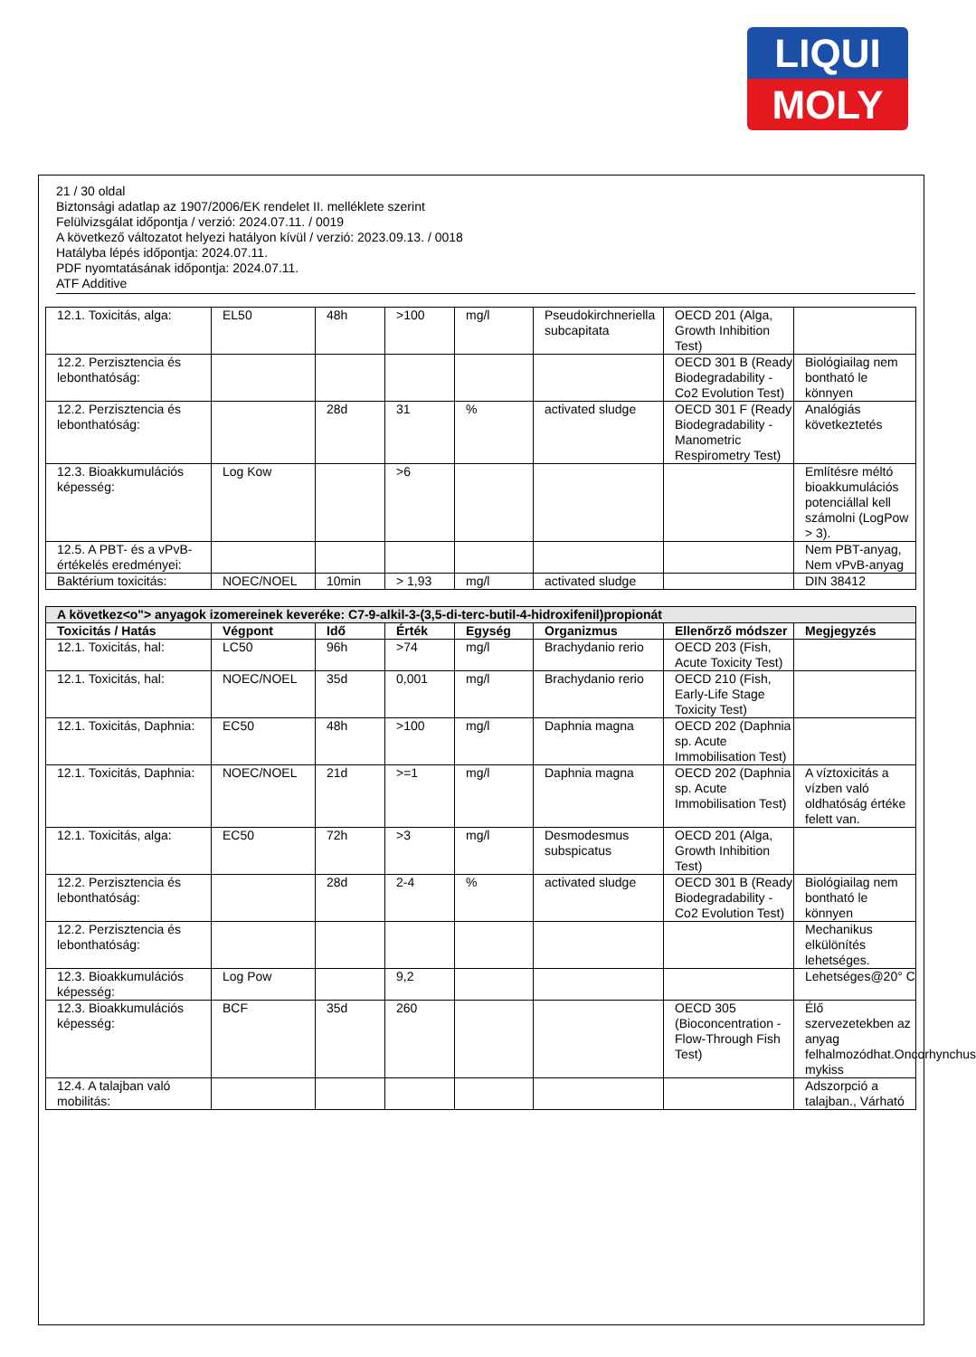LIQUI
MOLY
21 / 30 oldal
Biztonsági adatlap az 1907/2006/EK rendelet II. melléklete szerint
Felülvizsgálat időpontja / verzió: 2024.07.11. / 0019
A következő változatot helyezi hatályon kívül / verzió: 2023.09.13. / 0018
Hatályba lépés időpontja: 2024.07.11.
PDF nyomtatásának időpontja: 2024.07.11.
ATF Additive
| 12.1. Toxicitás, alga: | EL50 | 48h | >100 | mg/l | Pseudokirchneriella subcapitata | OECD 201 (Alga, Growth Inhibition Test) | |
| 12.2. Perzisztencia és lebonthatóság: | | | | | | OECD 301 B (Ready Biodegradability - Co2 Evolution Test) | Biológiailag nem bontható le könnyen |
| 12.2. Perzisztencia és lebonthatóság: | | 28d | 31 | % | activated sludge | OECD 301 F (Ready Biodegradability - Manometric Respirometry Test) | Analógiás következtetés |
| 12.3. Bioakkumulációs képesség: | Log Kow | | >6 | | | | Említésre méltó bioakkumulációs potenciállal kell számolni (LogPow > 3). |
| 12.5. A PBT- és a vPvB-értékelés eredményei: | | | | | | | Nem PBT-anyag, Nem vPvB-anyag |
| Baktérium toxicitás: | NOEC/NOEL | 10min | > 1,93 | mg/l | activated sludge | | DIN 38412 |
| A következ<o"> anyagok izomereinek keveréke: C7-9-alkil-3-(3,5-di-terc-butil-4-hidroxifenil)propionát | | | | | | | |
| Toxicitás / Hatás | Végpont | Idő | Érték | Egység | Organizmus | Ellenőrző módszer | Megjegyzés |
| 12.1. Toxicitás, hal: | LC50 | 96h | >74 | mg/l | Brachydanio rerio | OECD 203 (Fish, Acute Toxicity Test) | |
| 12.1. Toxicitás, hal: | NOEC/NOEL | 35d | 0,001 | mg/l | Brachydanio rerio | OECD 210 (Fish, Early-Life Stage Toxicity Test) | |
| 12.1. Toxicitás, Daphnia: | EC50 | 48h | >100 | mg/l | Daphnia magna | OECD 202 (Daphnia sp. Acute Immobilisation Test) | |
| 12.1. Toxicitás, Daphnia: | NOEC/NOEL | 21d | >=1 | mg/l | Daphnia magna | OECD 202 (Daphnia sp. Acute Immobilisation Test) | A víztoxicitás a vízben való oldhatóság értéke felett van. |
| 12.1. Toxicitás, alga: | EC50 | 72h | >3 | mg/l | Desmodesmus subspicatus | OECD 201 (Alga, Growth Inhibition Test) | |
| 12.2. Perzisztencia és lebonthatóság: | | 28d | 2-4 | % | activated sludge | OECD 301 B (Ready Biodegradability - Co2 Evolution Test) | Biológiailag nem bontható le könnyen |
| 12.2. Perzisztencia és lebonthatóság: | | | | | | | Mechanikus elkülönítés lehetséges. |
| 12.3. Bioakkumulációs képesség: | Log Pow | | 9,2 | | | | Lehetséges@20° C |
| 12.3. Bioakkumulációs képesség: | BCF | 35d | 260 | | | OECD 305 (Bioconcentration - Flow-Through Fish Test) | Élő szervezetekben az anyag felhalmozódhat.Oncorhynchus mykiss |
| 12.4. A talajban való mobilitás: | | | | | | | Adszorpció a talajban., Várható |